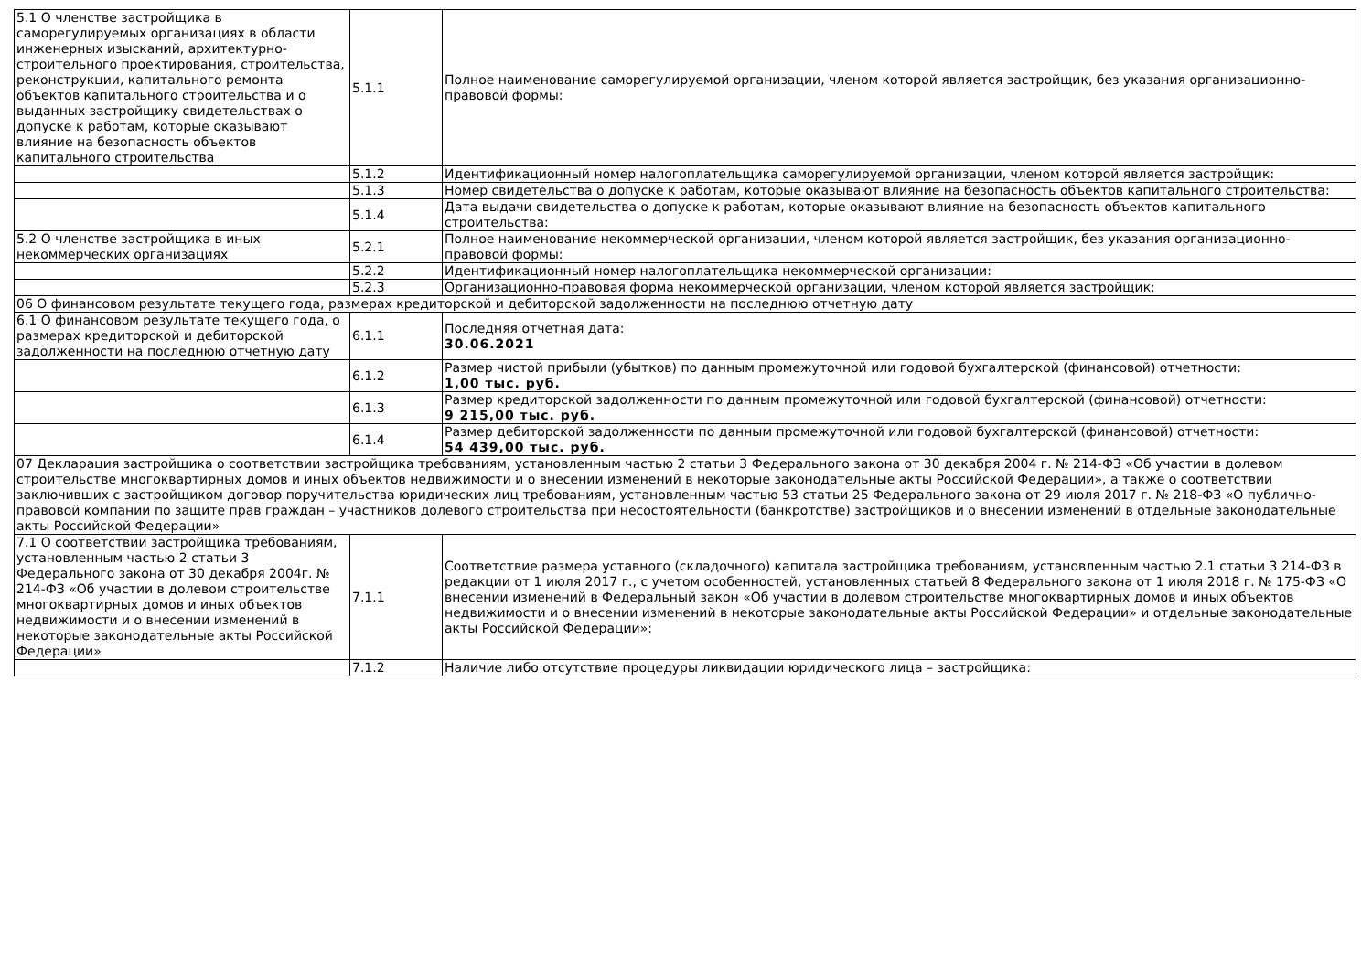| 5.1 О членстве застройщика в саморегулируемых организациях в области инженерных изысканий, архитектурно-строительного проектирования, строительства, реконструкции, капитального ремонта объектов капитального строительства и о выданных застройщику свидетельствах о допуске к работам, которые оказывают влияние на безопасность объектов капитального строительства | 5.1.1 | Полное наименование саморегулируемой организации, членом которой является застройщик, без указания организационно-правовой формы: |
| | 5.1.2 | Идентификационный номер налогоплательщика саморегулируемой организации, членом которой является застройщик: |
| | 5.1.3 | Номер свидетельства о допуске к работам, которые оказывают влияние на безопасность объектов капитального строительства: |
| | 5.1.4 | Дата выдачи свидетельства о допуске к работам, которые оказывают влияние на безопасность объектов капитального строительства: |
| 5.2 О членстве застройщика в иных некоммерческих организациях | 5.2.1 | Полное наименование некоммерческой организации, членом которой является застройщик, без указания организационно-правовой формы: |
| | 5.2.2 | Идентификационный номер налогоплательщика некоммерческой организации: |
| | 5.2.3 | Организационно-правовая форма некоммерческой организации, членом которой является застройщик: |
| 06 О финансовом результате текущего года, размерах кредиторской и дебиторской задолженности на последнюю отчетную дату | | |
| 6.1 О финансовом результате текущего года, о размерах кредиторской и дебиторской задолженности на последнюю отчетную дату | 6.1.1 | Последняя отчетная дата: 30.06.2021 |
| | 6.1.2 | Размер чистой прибыли (убытков) по данным промежуточной или годовой бухгалтерской (финансовой) отчетности: 1,00 тыс. руб. |
| | 6.1.3 | Размер кредиторской задолженности по данным промежуточной или годовой бухгалтерской (финансовой) отчетности: 9 215,00 тыс. руб. |
| | 6.1.4 | Размер дебиторской задолженности по данным промежуточной или годовой бухгалтерской (финансовой) отчетности: 54 439,00 тыс. руб. |
| 07 Декларация застройщика о соответствии застройщика требованиям, установленным частью 2 статьи 3 Федерального закона от 30 декабря 2004 г. № 214-ФЗ «Об участии в долевом строительстве многоквартирных домов и иных объектов недвижимости и о внесении изменений в некоторые законодательные акты Российской Федерации», а также о соответствии заключивших с застройщиком договор поручительства юридических лиц требованиям, установленным частью 53 статьи 25 Федерального закона от 29 июля 2017 г. № 218-ФЗ «О публично-правовой компании по защите прав граждан – участников долевого строительства при несостоятельности (банкротстве) застройщиков и о внесении изменений в отдельные законодательные акты Российской Федерации» | | |
| 7.1 О соответствии застройщика требованиям, установленным частью 2 статьи 3 Федерального закона от 30 декабря 2004г. № 214-ФЗ «Об участии в долевом строительстве многоквартирных домов и иных объектов недвижимости и о внесении изменений в некоторые законодательные акты Российской Федерации» | 7.1.1 | Соответствие размера уставного (складочного) капитала застройщика требованиям, установленным частью 2.1 статьи 3 214-ФЗ в редакции от 1 июля 2017 г., с учетом особенностей, установленных статьей 8 Федерального закона от 1 июля 2018 г. № 175-ФЗ «О внесении изменений в Федеральный закон «Об участии в долевом строительстве многоквартирных домов и иных объектов недвижимости и о внесении изменений в некоторые законодательные акты Российской Федерации» и отдельные законодательные акты Российской Федерации»: |
| | 7.1.2 | Наличие либо отсутствие процедуры ликвидации юридического лица – застройщика: |